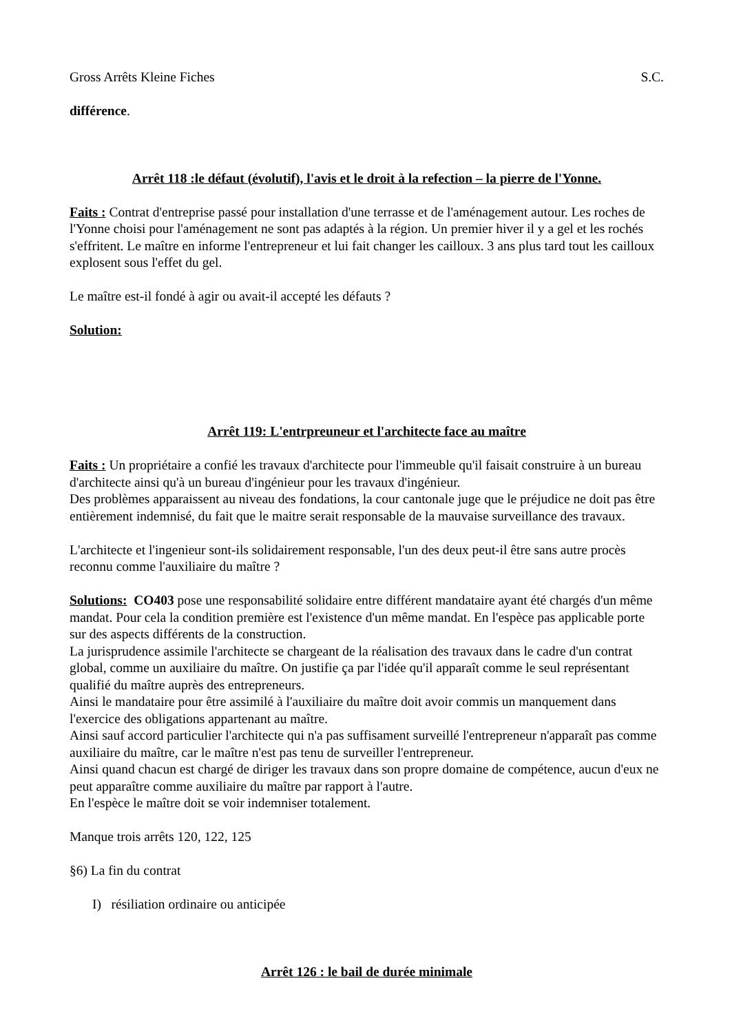Gross Arrêts Kleine Fiches S.C.
différence.
Arrêt 118 :le défaut (évolutif), l'avis et le droit à la refection – la pierre de l'Yonne.
Faits : Contrat d'entreprise passé pour installation d'une terrasse et de l'aménagement autour. Les roches de l'Yonne choisi pour l'aménagement ne sont pas adaptés à la région. Un premier hiver il y a gel et les rochés s'effritent. Le maître en informe l'entrepreneur et lui fait changer les cailloux. 3 ans plus tard tout les cailloux explosent sous l'effet du gel.
Le maître est-il fondé à agir ou avait-il accepté les défauts ?
Solution:
Arrêt 119: L'entrpreuneur et l'architecte face au maître
Faits : Un propriétaire a confié les travaux d'architecte pour l'immeuble qu'il faisait construire à un bureau d'architecte ainsi qu'à un bureau d'ingénieur pour les travaux d'ingénieur.
Des problèmes apparaissent au niveau des fondations, la cour cantonale juge que le préjudice ne doit pas être entièrement indemnisé, du fait que le maitre serait responsable de la mauvaise surveillance des travaux.
L'architecte et l'ingenieur sont-ils solidairement responsable, l'un des deux peut-il être sans autre procès reconnu comme l'auxiliaire du maître ?
Solutions: CO403 pose une responsabilité solidaire entre différent mandataire ayant été chargés d'un même mandat. Pour cela la condition première est l'existence d'un même mandat. En l'espèce pas applicable porte sur des aspects différents de la construction.
La jurisprudence assimile l'architecte se chargeant de la réalisation des travaux dans le cadre d'un contrat global, comme un auxiliaire du maître. On justifie ça par l'idée qu'il apparaît comme le seul représentant qualifié du maître auprès des entrepreneurs.
Ainsi le mandataire pour être assimilé à l'auxiliaire du maître doit avoir commis un manquement dans l'exercice des obligations appartenant au maître.
Ainsi sauf accord particulier l'architecte qui n'a pas suffisament surveillé l'entrepreneur n'apparaît pas comme auxiliaire du maître, car le maître n'est pas tenu de surveiller l'entrepreneur.
Ainsi quand chacun est chargé de diriger les travaux dans son propre domaine de compétence, aucun d'eux ne peut apparaître comme auxiliaire du maître par rapport à l'autre.
En l'espèce le maître doit se voir indemniser totalement.
Manque trois arrêts 120, 122, 125
§6) La fin du contrat
I) résiliation ordinaire ou anticipée
Arrêt 126 : le bail de durée minimale